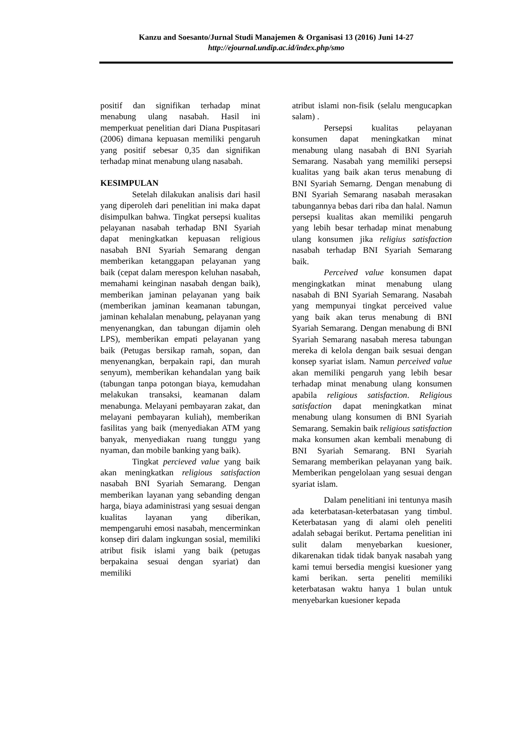Kanzu and Soesanto/Jurnal Studi Manajemen & Organisasi 13 (2016) Juni 14-27
http://ejournal.undip.ac.id/index.php/smo
positif dan signifikan terhadap minat menabung ulang nasabah. Hasil ini memperkuat penelitian dari Diana Puspitasari (2006) dimana kepuasan memiliki pengaruh yang positif sebesar 0,35 dan signifikan terhadap minat menabung ulang nasabah.
KESIMPULAN
Setelah dilakukan analisis dari hasil yang diperoleh dari penelitian ini maka dapat disimpulkan bahwa. Tingkat persepsi kualitas pelayanan nasabah terhadap BNI Syariah dapat meningkatkan kepuasan religious nasabah BNI Syariah Semarang dengan memberikan ketanggapan pelayanan yang baik (cepat dalam merespon keluhan nasabah, memahami keinginan nasabah dengan baik), memberikan jaminan pelayanan yang baik (memberikan jaminan keamanan tabungan, jaminan kehalalan menabung, pelayanan yang menyenangkan, dan tabungan dijamin oleh LPS), memberikan empati pelayanan yang baik (Petugas bersikap ramah, sopan, dan menyenangkan, berpakain rapi, dan murah senyum), memberikan kehandalan yang baik (tabungan tanpa potongan biaya, kemudahan melakukan transaksi, keamanan dalam menabunga. Melayani pembayaran zakat, dan melayani pembayaran kuliah), memberikan fasilitas yang baik (menyediakan ATM yang banyak, menyediakan ruang tunggu yang nyaman, dan mobile banking yang baik).
Tingkat percieved value yang baik akan meningkatkan religious satisfaction nasabah BNI Syariah Semarang. Dengan memberikan layanan yang sebanding dengan harga, biaya adaministrasi yang sesuai dengan kualitas layanan yang diberikan, mempengaruhi emosi nasabah, mencerminkan konsep diri dalam ingkungan sosial, memiliki atribut fisik islami yang baik (petugas berpakaina sesuai dengan syariat) dan memiliki
atribut islami non-fisik (selalu mengucapkan salam) .
Persepsi kualitas pelayanan konsumen dapat meningkatkan minat menabung ulang nasabah di BNI Syariah Semarang. Nasabah yang memiliki persepsi kualitas yang baik akan terus menabung di BNI Syariah Semarng. Dengan menabung di BNI Syariah Semarang nasabah merasakan tabungannya bebas dari riba dan halal. Namun persepsi kualitas akan memiliki pengaruh yang lebih besar terhadap minat menabung ulang konsumen jika religius satisfaction nasabah terhadap BNI Syariah Semarang baik.
Perceived value konsumen dapat mengingkatkan minat menabung ulang nasabah di BNI Syariah Semarang. Nasabah yang mempunyai tingkat perceived value yang baik akan terus menabung di BNI Syariah Semarang. Dengan menabung di BNI Syariah Semarang nasabah meresa tabungan mereka di kelola dengan baik sesuai dengan konsep syariat islam. Namun perceived value akan memiliki pengaruh yang lebih besar terhadap minat menabung ulang konsumen apabila religious satisfaction. Religious satisfaction dapat meningkatkan minat menabung ulang konsumen di BNI Syariah Semarang. Semakin baik religious satisfaction maka konsumen akan kembali menabung di BNI Syariah Semarang. BNI Syariah Semarang memberikan pelayanan yang baik. Memberikan pengelolaan yang sesuai dengan syariat islam.
Dalam penelitiani ini tentunya masih ada keterbatasan-keterbatasan yang timbul. Keterbatasan yang di alami oleh peneliti adalah sebagai berikut. Pertama penelitian ini sulit dalam menyebarkan kuesioner, dikarenakan tidak tidak banyak nasabah yang kami temui bersedia mengisi kuesioner yang kami berikan. serta peneliti memiliki keterbatasan waktu hanya 1 bulan untuk menyebarkan kuesioner kepada